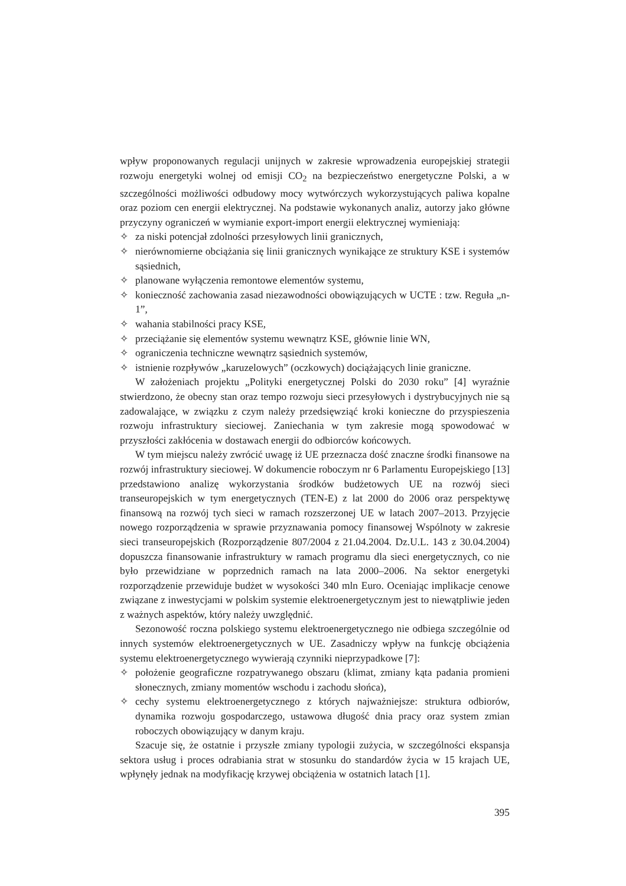wpływ proponowanych regulacji unijnych w zakresie wprowadzenia europejskiej strategii rozwoju energetyki wolnej od emisji CO<sub>2</sub> na bezpieczeństwo energetyczne Polski, a w szczególności możliwości odbudowy mocy wytwórczych wykorzystujących paliwa kopalne oraz poziom cen energii elektrycznej. Na podstawie wykonanych analiz, autorzy jako główne przyczyny ograniczeń w wymianie export-import energii elektrycznej wymieniają:
✧ za niski potencjał zdolności przesyłowych linii granicznych,
✧ nierównomierne obciążania się linii granicznych wynikające ze struktury KSE i systemów sąsiednich,
✧ planowane wyłączenia remontowe elementów systemu,
✧ konieczność zachowania zasad niezawodności obowiązujących w UCTE : tzw. Reguła „n-1”,
✧ wahania stabilności pracy KSE,
✧ przeciążanie się elementów systemu wewnątrz KSE, głównie linie WN,
✧ ograniczenia techniczne wewnątrz sąsiednich systemów,
✧ istnienie rozpływów „karuzelowych” (oczkowych) dociążających linie graniczne.
W założeniach projektu „Polityki energetycznej Polski do 2030 roku” [4] wyraźnie stwierdzono, że obecny stan oraz tempo rozwoju sieci przesyłowych i dystrybucyjnych nie są zadowalające, w związku z czym należy przedsięwziąć kroki konieczne do przyspieszenia rozwoju infrastruktury sieciowej. Zaniechania w tym zakresie mogą spowodować w przyszłości zakłócenia w dostawach energii do odbiorców końcowych.
W tym miejscu należy zwrócić uwagę iż UE przeznacza dość znaczne środki finansowe na rozwój infrastruktury sieciowej. W dokumencie roboczym nr 6 Parlamentu Europejskiego [13] przedstawiono analizę wykorzystania środków budżetowych UE na rozwój sieci transeuropejskich w tym energetycznych (TEN-E) z lat 2000 do 2006 oraz perspektywę finansową na rozwój tych sieci w ramach rozszerzonej UE w latach 2007–2013. Przyjęcie nowego rozporządzenia w sprawie przyznawania pomocy finansowej Wspólnoty w zakresie sieci transeuropejskich (Rozporządzenie 807/2004 z 21.04.2004. Dz.U.L. 143 z 30.04.2004) dopuszcza finansowanie infrastruktury w ramach programu dla sieci energetycznych, co nie było przewidziane w poprzednich ramach na lata 2000–2006. Na sektor energetyki rozporządzenie przewiduje budżet w wysokości 340 mln Euro. Oceniając implikacje cenowe związane z inwestycjami w polskim systemie elektroenergetycznym jest to niewątpliwie jeden z ważnych aspektów, który należy uwzględnić.
Sezonowość roczna polskiego systemu elektroenergetycznego nie odbiega szczególnie od innych systemów elektroenergetycznych w UE. Zasadniczy wpływ na funkcję obciążenia systemu elektroenergetycznego wywierają czynniki nieprzypadkowe [7]:
✧ położenie geograficzne rozpatrywanego obszaru (klimat, zmiany kąta padania promieni słonecznych, zmiany momentów wschodu i zachodu słońca),
✧ cechy systemu elektroenergetycznego z których najważniejsze: struktura odbiorów, dynamika rozwoju gospodarczego, ustawowa długość dnia pracy oraz system zmian roboczych obowiązujący w danym kraju.
Szacuje się, że ostatnie i przyszłe zmiany typologii zużycia, w szczególności ekspansja sektora usług i proces odrabiania strat w stosunku do standardów życia w 15 krajach UE, wpłynęły jednak na modyfikację krzywej obciążenia w ostatnich latach [1].
395